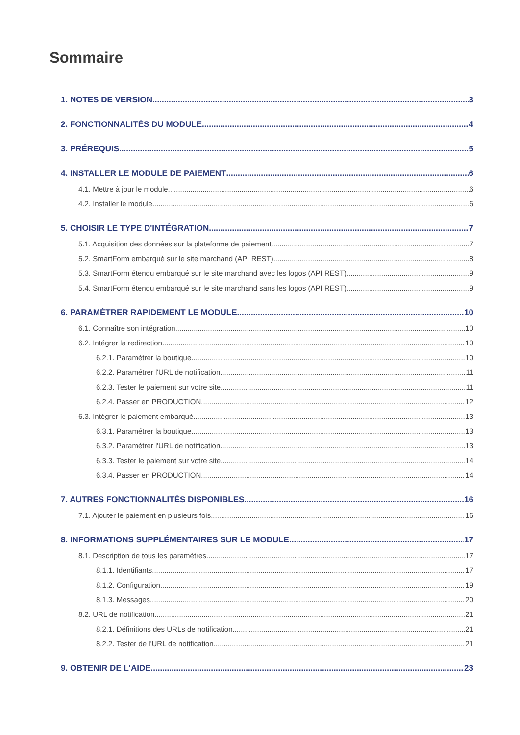Sommaire
1. NOTES DE VERSION 3
2. FONCTIONNALITÉS DU MODULE 4
3. PRÉREQUIS 5
4. INSTALLER LE MODULE DE PAIEMENT 6
4.1. Mettre à jour le module 6
4.2. Installer le module 6
5. CHOISIR LE TYPE D'INTÉGRATION 7
5.1. Acquisition des données sur la plateforme de paiement 7
5.2. SmartForm embarqué sur le site marchand (API REST) 8
5.3. SmartForm étendu embarqué sur le site marchand avec les logos (API REST) 9
5.4. SmartForm étendu embarqué sur le site marchand sans les logos (API REST) 9
6. PARAMÉTRER RAPIDEMENT LE MODULE 10
6.1. Connaître son intégration 10
6.2. Intégrer la redirection 10
6.2.1. Paramétrer la boutique 10
6.2.2. Paramétrer l'URL de notification 11
6.2.3. Tester le paiement sur votre site 11
6.2.4. Passer en PRODUCTION 12
6.3. Intégrer le paiement embarqué 13
6.3.1. Paramétrer la boutique 13
6.3.2. Paramétrer l'URL de notification 13
6.3.3. Tester le paiement sur votre site 14
6.3.4. Passer en PRODUCTION 14
7. AUTRES FONCTIONNALITÉS DISPONIBLES 16
7.1. Ajouter le paiement en plusieurs fois 16
8. INFORMATIONS SUPPLÉMENTAIRES SUR LE MODULE 17
8.1. Description de tous les paramètres 17
8.1.1. Identifiants 17
8.1.2. Configuration 19
8.1.3. Messages 20
8.2. URL de notification 21
8.2.1. Définitions des URLs de notification 21
8.2.2. Tester de l'URL de notification 21
9. OBTENIR DE L'AIDE 23